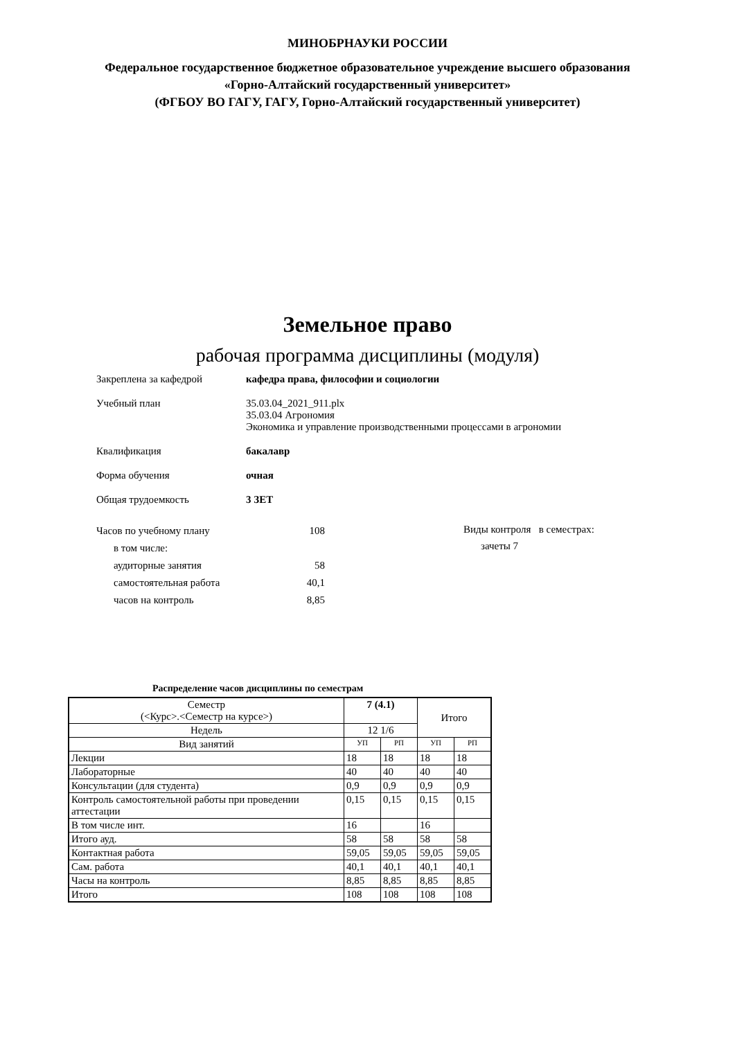МИНОБРНАУКИ РОССИИ
Федеральное государственное бюджетное образовательное учреждение высшего образования
«Горно-Алтайский государственный университет»
(ФГБОУ ВО ГАГУ, ГАГУ, Горно-Алтайский государственный университет)
Земельное право
рабочая программа дисциплины (модуля)
Закреплена за кафедрой кафедра права, философии и социологии
Учебный план 35.03.04_2021_911.plx
35.03.04 Агрономия
Экономика и управление производственными процессами в агрономии
Квалификация бакалавр
Форма обучения очная
Общая трудоемкость 3 ЗЕТ
| Часов по учебному плану | 108 |
| в том числе: | |
| аудиторные занятия | 58 |
| самостоятельная работа | 40,1 |
| часов на контроль | 8,85 |
Виды контроля в семестрах:
зачеты 7
Распределение часов дисциплины по семестрам
| Семестр (<Курс>.<Семестр на курсе>) | 7 (4.1) | | Итого | |
| --- | --- | --- | --- | --- |
| Недель | 12 1/6 | | | |
| Вид занятий | УП | РП | УП | РП |
| Лекции | 18 | 18 | 18 | 18 |
| Лабораторные | 40 | 40 | 40 | 40 |
| Консультации (для студента) | 0,9 | 0,9 | 0,9 | 0,9 |
| Контроль самостоятельной работы при проведении аттестации | 0,15 | 0,15 | 0,15 | 0,15 |
| В том числе инт. | 16 | | 16 | |
| Итого ауд. | 58 | 58 | 58 | 58 |
| Контактная работа | 59,05 | 59,05 | 59,05 | 59,05 |
| Сам. работа | 40,1 | 40,1 | 40,1 | 40,1 |
| Часы на контроль | 8,85 | 8,85 | 8,85 | 8,85 |
| Итого | 108 | 108 | 108 | 108 |